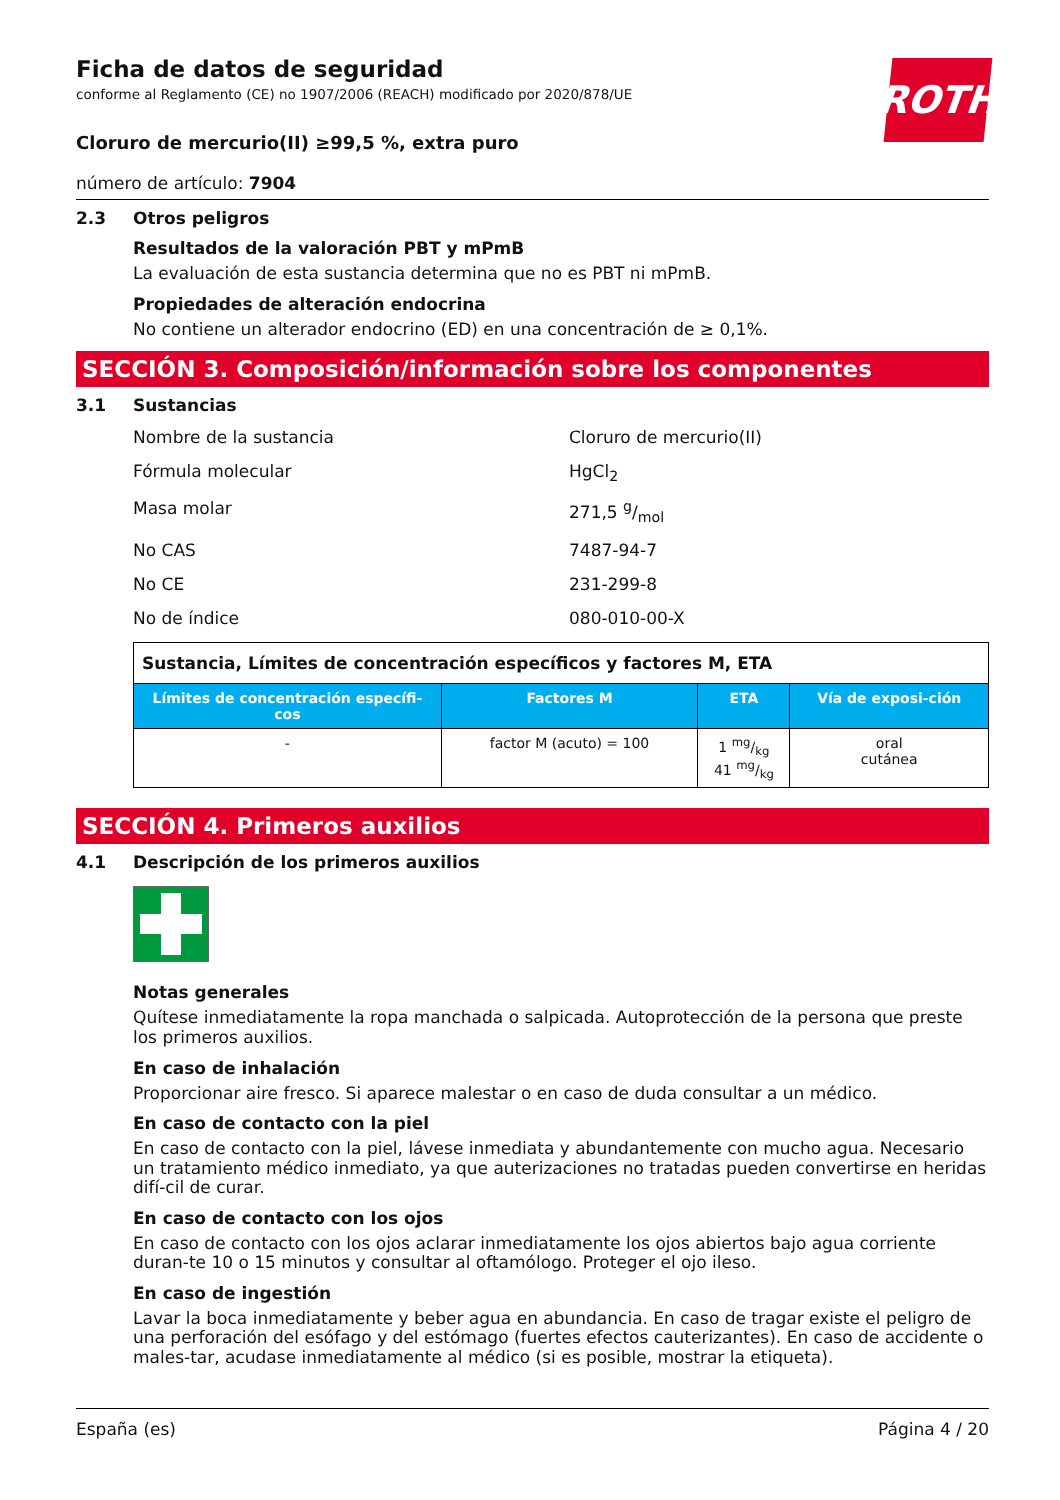ROTH
Ficha de datos de seguridad
conforme al Reglamento (CE) no 1907/2006 (REACH) modificado por 2020/878/UE
Cloruro de mercurio(II) ≥99,5 %, extra puro
número de artículo: 7904
2.3 Otros peligros
Resultados de la valoración PBT y mPmB
La evaluación de esta sustancia determina que no es PBT ni mPmB.
Propiedades de alteración endocrina
No contiene un alterador endocrino (ED) en una concentración de ≥ 0,1%.
SECCIÓN 3. Composición/información sobre los componentes
3.1 Sustancias
Nombre de la sustancia Cloruro de mercurio(II)
Fórmula molecular HgCl<sub>2</sub>
Masa molar 271,5 g/mol
No CAS 7487-94-7
No CE 231-299-8
No de índice 080-010-00-X
| Sustancia, Límites de concentración específicos y factores M, ETA | | | |
| Límites de concentración específi-cos | Factores M | ETA | Vía de exposi-ción |
| - | factor M (acuto) = 100 | 1 mg/kg 41 mg/kg | oral cutánea |
SECCIÓN 4. Primeros auxilios
4.1 Descripción de los primeros auxilios
Notas generales
Quítese inmediatamente la ropa manchada o salpicada. Autoprotección de la persona que preste los primeros auxilios.
En caso de inhalación
Proporcionar aire fresco. Si aparece malestar o en caso de duda consultar a un médico.
En caso de contacto con la piel
En caso de contacto con la piel, lávese inmediata y abundantemente con mucho agua. Necesario un tratamiento médico inmediato, ya que auterizaciones no tratadas pueden convertirse en heridas difí-cil de curar.
En caso de contacto con los ojos
En caso de contacto con los ojos aclarar inmediatamente los ojos abiertos bajo agua corriente duran-te 10 o 15 minutos y consultar al oftamólogo. Proteger el ojo ileso.
En caso de ingestión
Lavar la boca inmediatamente y beber agua en abundancia. En caso de tragar existe el peligro de una perforación del esófago y del estómago (fuertes efectos cauterizantes). En caso de accidente o males-tar, acudase inmediatamente al médico (si es posible, mostrar la etiqueta).
España (es) Página 4 / 20